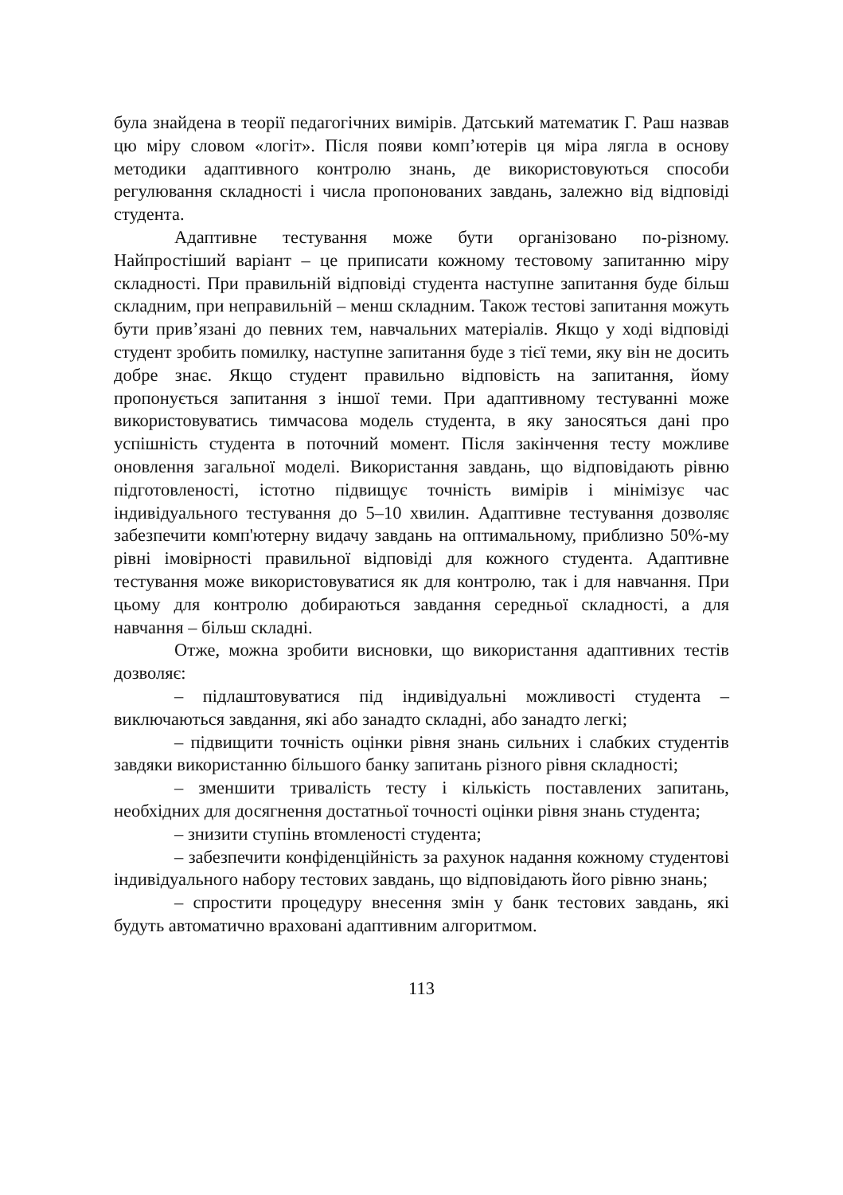була знайдена в теорії педагогічних вимірів. Датський математик Г. Раш назвав цю міру словом «логіт». Після появи комп’ютерів ця міра лягла в основу методики адаптивного контролю знань, де використовуються способи регулювання складності і числа пропонованих завдань, залежно від відповіді студента.
Адаптивне тестування може бути організовано по-різному. Найпростіший варіант – це приписати кожному тестовому запитанню міру складності. При правильній відповіді студента наступне запитання буде більш складним, при неправильній – менш складним. Також тестові запитання можуть бути прив’язані до певних тем, навчальних матеріалів. Якщо у ході відповіді студент зробить помилку, наступне запитання буде з тієї теми, яку він не досить добре знає. Якщо студент правильно відповість на запитання, йому пропонується запитання з іншої теми. При адаптивному тестуванні може використовуватись тимчасова модель студента, в яку заносяться дані про успішність студента в поточний момент. Після закінчення тесту можливе оновлення загальної моделі. Використання завдань, що відповідають рівню підготовленості, істотно підвищує точність вимірів і мінімізує час індивідуального тестування до 5–10 хвилин. Адаптивне тестування дозволяє забезпечити комп'ютерну видачу завдань на оптимальному, приблизно 50%-му рівні імовірності правильної відповіді для кожного студента. Адаптивне тестування може використовуватися як для контролю, так і для навчання. При цьому для контролю добираються завдання середньої складності, а для навчання – більш складні.
Отже, можна зробити висновки, що використання адаптивних тестів дозволяє:
– підлаштовуватися під індивідуальні можливості студента – виключаються завдання, які або занадто складні, або занадто легкі;
– підвищити точність оцінки рівня знань сильних і слабких студентів завдяки використанню більшого банку запитань різного рівня складності;
– зменшити тривалість тесту і кількість поставлених запитань, необхідних для досягнення достатньої точності оцінки рівня знань студента;
– знизити ступінь втомленості студента;
– забезпечити конфіденційність за рахунок надання кожному студентові індивідуального набору тестових завдань, що відповідають його рівню знань;
– спростити процедуру внесення змін у банк тестових завдань, які будуть автоматично враховані адаптивним алгоритмом.
113